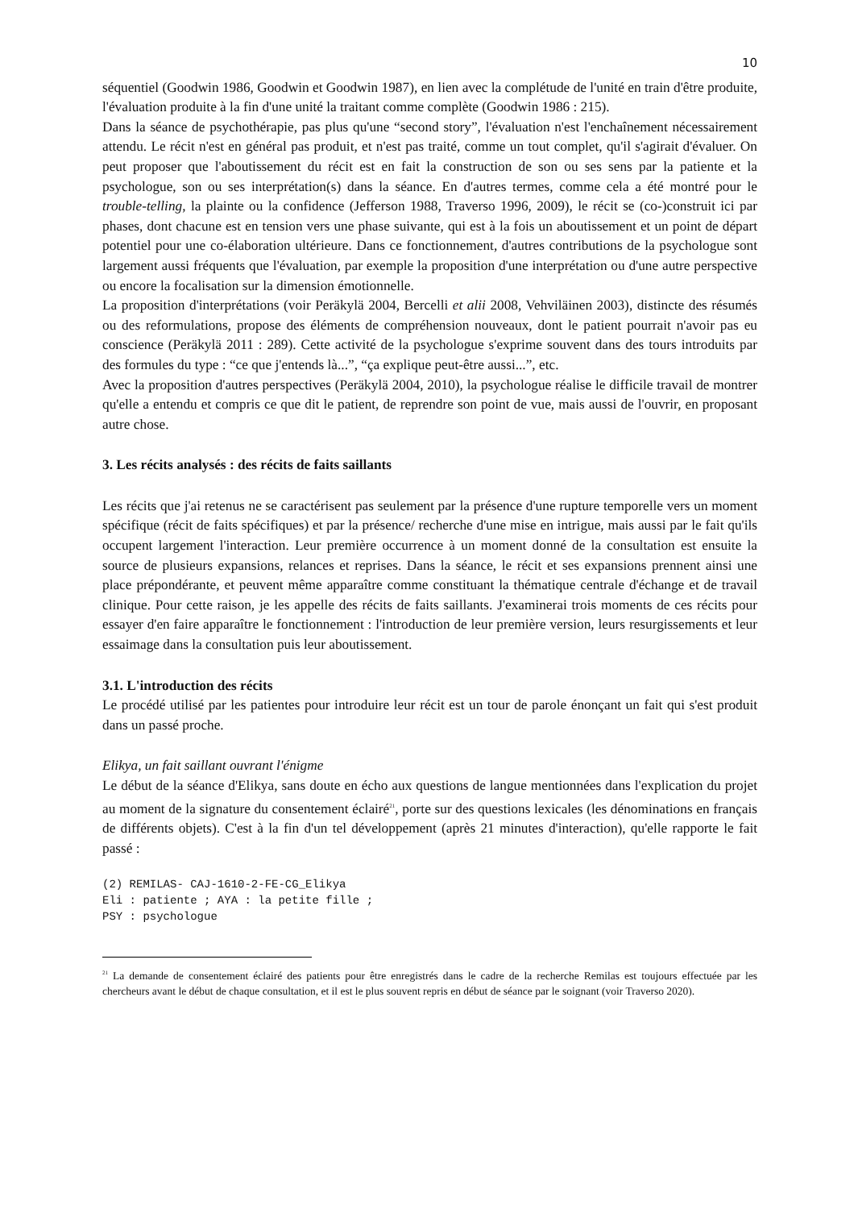10
séquentiel (Goodwin 1986, Goodwin et Goodwin 1987), en lien avec la complétude de l'unité en train d'être produite, l'évaluation produite à la fin d'une unité la traitant comme complète (Goodwin 1986 : 215).
Dans la séance de psychothérapie, pas plus qu'une “second story”, l'évaluation n'est l'enchaînement nécessairement attendu. Le récit n'est en général pas produit, et n'est pas traité, comme un tout complet, qu'il s'agirait d'évaluer. On peut proposer que l'aboutissement du récit est en fait la construction de son ou ses sens par la patiente et la psychologue, son ou ses interprétation(s) dans la séance. En d'autres termes, comme cela a été montré pour le trouble-telling, la plainte ou la confidence (Jefferson 1988, Traverso 1996, 2009), le récit se (co-)construit ici par phases, dont chacune est en tension vers une phase suivante, qui est à la fois un aboutissement et un point de départ potentiel pour une co-élaboration ultérieure. Dans ce fonctionnement, d'autres contributions de la psychologue sont largement aussi fréquents que l'évaluation, par exemple la proposition d'une interprétation ou d'une autre perspective ou encore la focalisation sur la dimension émotionnelle.
La proposition d'interprétations (voir Peräkylä 2004, Bercelli et alii 2008, Vehviläinen 2003), distincte des résumés ou des reformulations, propose des éléments de compréhension nouveaux, dont le patient pourrait n'avoir pas eu conscience (Peräkylä 2011 : 289). Cette activité de la psychologue s'exprime souvent dans des tours introduits par des formules du type : “ce que j'entends là...”, “ça explique peut-être aussi...”, etc.
Avec la proposition d'autres perspectives (Peräkylä 2004, 2010), la psychologue réalise le difficile travail de montrer qu'elle a entendu et compris ce que dit le patient, de reprendre son point de vue, mais aussi de l'ouvrir, en proposant autre chose.
3. Les récits analysés : des récits de faits saillants
Les récits que j'ai retenus ne se caractérisent pas seulement par la présence d'une rupture temporelle vers un moment spécifique (récit de faits spécifiques) et par la présence/ recherche d'une mise en intrigue, mais aussi par le fait qu'ils occupent largement l'interaction. Leur première occurrence à un moment donné de la consultation est ensuite la source de plusieurs expansions, relances et reprises. Dans la séance, le récit et ses expansions prennent ainsi une place prépondérante, et peuvent même apparaître comme constituant la thématique centrale d'échange et de travail clinique. Pour cette raison, je les appelle des récits de faits saillants. J'examinerai trois moments de ces récits pour essayer d'en faire apparaître le fonctionnement : l'introduction de leur première version, leurs resurgissements et leur essaimage dans la consultation puis leur aboutissement.
3.1. L'introduction des récits
Le procédé utilisé par les patientes pour introduire leur récit est un tour de parole énonçant un fait qui s'est produit dans un passé proche.
Elikya, un fait saillant ouvrant l'énigme
Le début de la séance d'Elikya, sans doute en écho aux questions de langue mentionnées dans l'explication du projet au moment de la signature du consentement éclairé<sup>21</sup>, porte sur des questions lexicales (les dénominations en français de différents objets). C'est à la fin d'un tel développement (après 21 minutes d'interaction), qu'elle rapporte le fait passé :
(2) REMILAS- CAJ-1610-2-FE-CG_Elikya
Eli : patiente ; AYA : la petite fille ;
PSY : psychologue
<sup>21</sup> La demande de consentement éclairé des patients pour être enregistrés dans le cadre de la recherche Remilas est toujours effectuée par les chercheurs avant le début de chaque consultation, et il est le plus souvent repris en début de séance par le soignant (voir Traverso 2020).